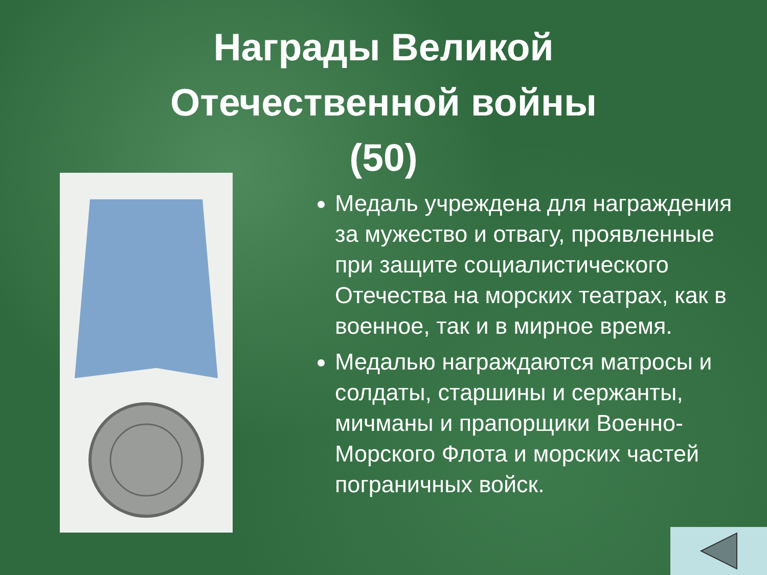Награды Великой
Отечественной войны
(50)
Медаль учреждена для награждения за мужество и отвагу, проявленные при защите социалистического Отечества на морских театрах, как в военное, так и в мирное время.
Медалью награждаются матросы и солдаты, старшины и сержанты, мичманы и прапорщики Военно-Морского Флота и морских частей пограничных войск.